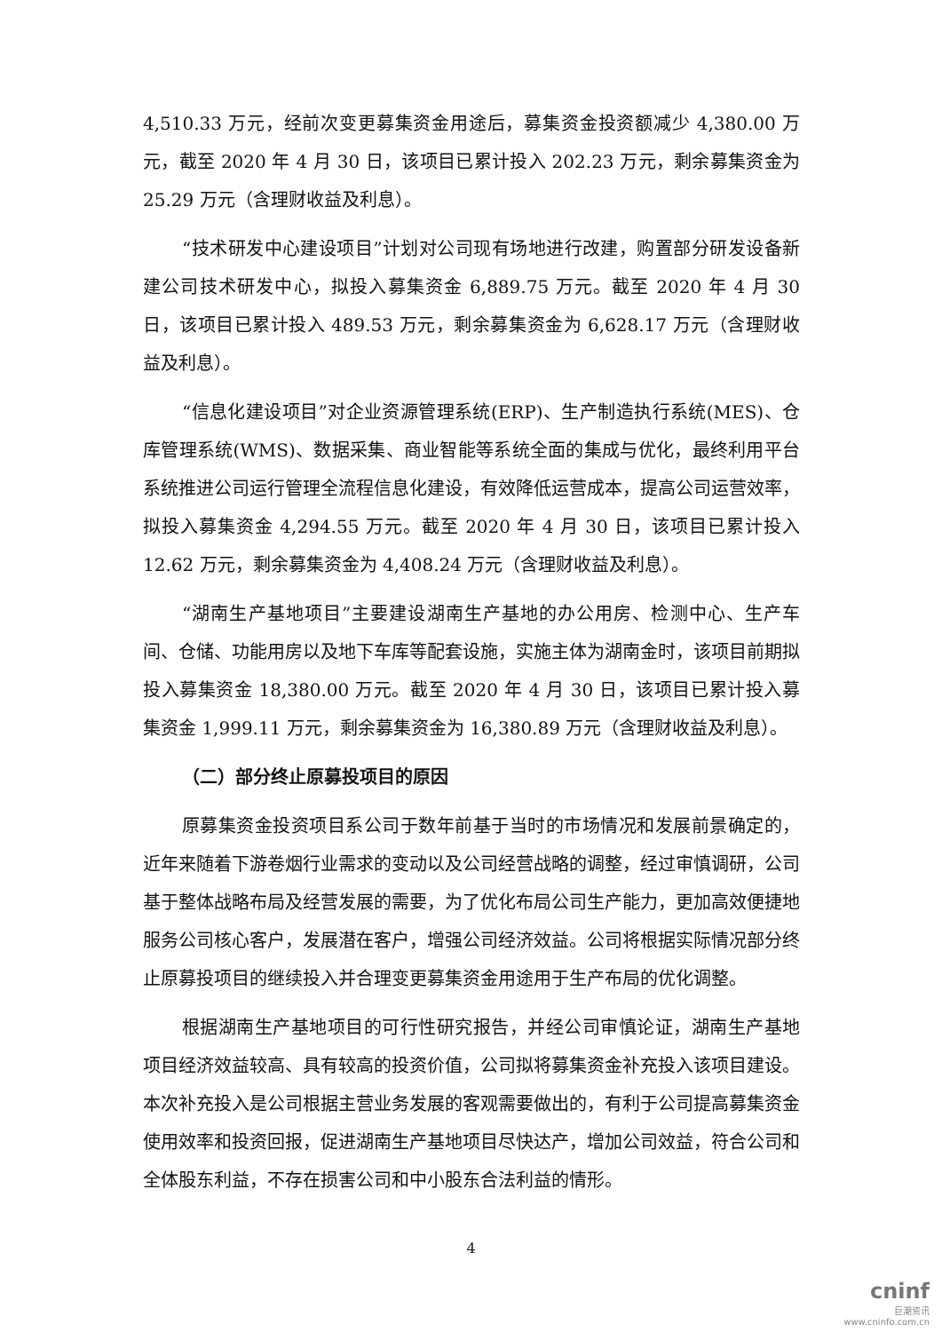4,510.33 万元，经前次变更募集资金用途后，募集资金投资额减少 4,380.00 万元，截至 2020 年 4 月 30 日，该项目已累计投入 202.23 万元，剩余募集资金为 25.29 万元（含理财收益及利息）。
“技术研发中心建设项目”计划对公司现有场地进行改建，购置部分研发设备新建公司技术研发中心，拟投入募集资金 6,889.75 万元。截至 2020 年 4 月 30 日，该项目已累计投入 489.53 万元，剩余募集资金为 6,628.17 万元（含理财收益及利息）。
“信息化建设项目”对企业资源管理系统(ERP)、生产制造执行系统(MES)、仓库管理系统(WMS)、数据采集、商业智能等系统全面的集成与优化，最终利用平台系统推进公司运行管理全流程信息化建设，有效降低运营成本，提高公司运营效率，拟投入募集资金 4,294.55 万元。截至 2020 年 4 月 30 日，该项目已累计投入 12.62 万元，剩余募集资金为 4,408.24 万元（含理财收益及利息）。
“湖南生产基地项目”主要建设湖南生产基地的办公用房、检测中心、生产车间、仓储、功能用房以及地下车库等配套设施，实施主体为湖南金时，该项目前期拟投入募集资金 18,380.00 万元。截至 2020 年 4 月 30 日，该项目已累计投入募集资金 1,999.11 万元，剩余募集资金为 16,380.89 万元（含理财收益及利息）。
（二）部分终止原募投项目的原因
原募集资金投资项目系公司于数年前基于当时的市场情况和发展前景确定的，近年来随着下游卷烟行业需求的变动以及公司经营战略的调整，经过审慎调研，公司基于整体战略布局及经营发展的需要，为了优化布局公司生产能力，更加高效便捷地服务公司核心客户，发展潜在客户，增强公司经济效益。公司将根据实际情况部分终止原募投项目的继续投入并合理变更募集资金用途用于生产布局的优化调整。
根据湖南生产基地项目的可行性研究报告，并经公司审慎论证，湖南生产基地项目经济效益较高、具有较高的投资价值，公司拟将募集资金补充投入该项目建设。本次补充投入是公司根据主营业务发展的客观需要做出的，有利于公司提高募集资金使用效率和投资回报，促进湖南生产基地项目尽快达产，增加公司效益，符合公司和全体股东利益，不存在损害公司和中小股东合法利益的情形。
4
cninf
巨潮资讯
www.cninfo.com.cn